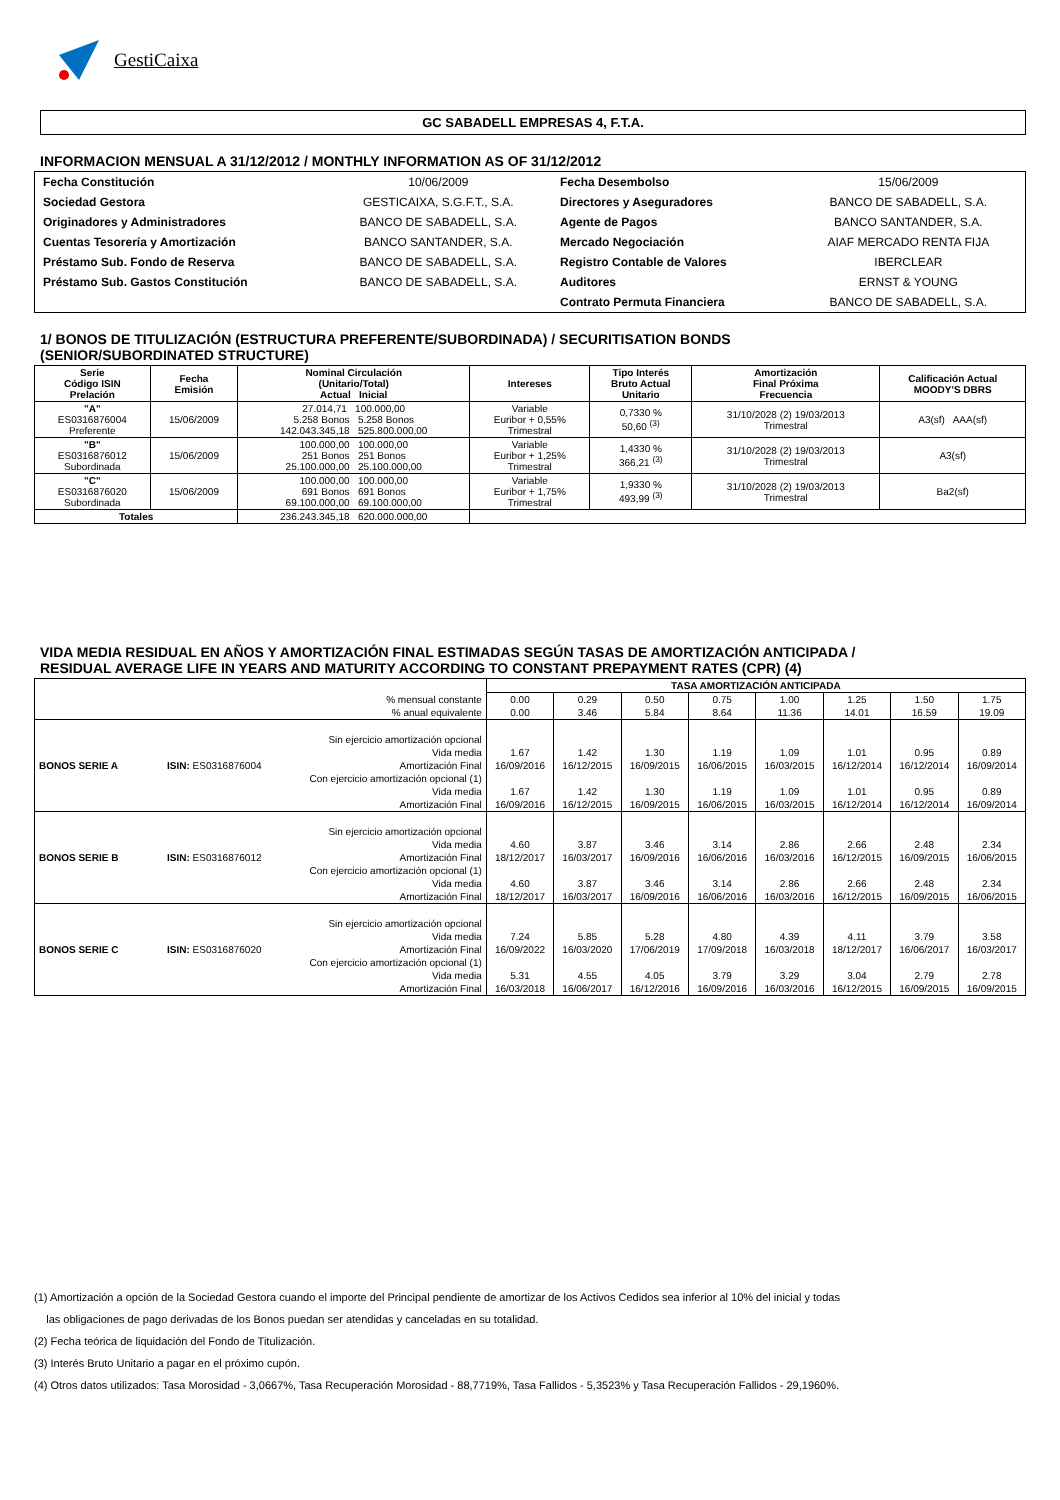GestiCaixa
GC SABADELL EMPRESAS 4, F.T.A.
INFORMACION MENSUAL A 31/12/2012 / MONTHLY INFORMATION AS OF 31/12/2012
| Fecha Constitución | 10/06/2009 | Fecha Desembolso | 15/06/2009 |
| Sociedad Gestora | GESTICAIXA, S.G.F.T., S.A. | Directores y Aseguradores | BANCO DE SABADELL, S.A. |
| Originadores y Administradores | BANCO DE SABADELL, S.A. | Agente de Pagos | BANCO SANTANDER, S.A. |
| Cuentas Tesorería y Amortización | BANCO SANTANDER, S.A. | Mercado Negociación | AIAF MERCADO RENTA FIJA |
| Préstamo Sub. Fondo de Reserva | BANCO DE SABADELL, S.A. | Registro Contable de Valores | IBERCLEAR |
| Préstamo Sub. Gastos Constitución | BANCO DE SABADELL, S.A. | Auditores | ERNST & YOUNG |
| | | Contrato Permuta Financiera | BANCO DE SABADELL, S.A. |
1/ BONOS DE TITULIZACIÓN (ESTRUCTURA PREFERENTE/SUBORDINADA) / SECURITISATION BONDS
(SENIOR/SUBORDINATED STRUCTURE)
| Serie Código ISIN Prelación | Fecha Emisión | Nominal Circulación (Unitario/Total) Actual Inicial | Intereses | Tipo Interés Bruto Actual Unitario | Amortización Final Próxima Frecuencia | Calificación Actual MOODY'S DBRS |
| --- | --- | --- | --- | --- | --- | --- |
| "A" ES0316876004 Preferente | 15/06/2009 | 27.014,71 100.000,00 5.258 Bonos 5.258 Bonos 142.043.345,18 525.800.000,00 | Variable Euribor + 0,55% Trimestral | 0,7330 % 50,60 <sup>(3)</sup> | 31/10/2028 (2) 19/03/2013 Trimestral | A3(sf) AAA(sf) |
| "B" ES0316876012 Subordinada | 15/06/2009 | 100.000,00 100.000,00 251 Bonos 251 Bonos 25.100.000,00 25.100.000,00 | Variable Euribor + 1,25% Trimestral | 1,4330 % 366,21 <sup>(3)</sup> | 31/10/2028 (2) 19/03/2013 Trimestral | A3(sf) |
| "C" ES0316876020 Subordinada | 15/06/2009 | 100.000,00 100.000,00 691 Bonos 691 Bonos 69.100.000,00 69.100.000,00 | Variable Euribor + 1,75% Trimestral | 1,9330 % 493,99 <sup>(3)</sup> | 31/10/2028 (2) 19/03/2013 Trimestral | Ba2(sf) |
| Totales | | 236.243.345,18 620.000.000,00 | | | | |
VIDA MEDIA RESIDUAL EN AÑOS Y AMORTIZACIÓN FINAL ESTIMADAS SEGÚN TASAS DE AMORTIZACIÓN ANTICIPADA /
RESIDUAL AVERAGE LIFE IN YEARS AND MATURITY ACCORDING TO CONSTANT PREPAYMENT RATES (CPR) (4)
| | | | TASA AMORTIZACIÓN ANTICIPADA | | | | | | | |
| % mensual constante % anual equivalente | | | 0.00 0.00 | 0.29 3.46 | 0.50 5.84 | 0.75 8.64 | 1.00 11.36 | 1.25 14.01 | 1.50 16.59 | 1.75 19.09 |
| BONOS SERIE A | ISIN: ES0316876004 | Sin ejercicio amortización opcional Vida media Amortización Final Con ejercicio amortización opcional (1) Vida media Amortización Final | 1.67 16/09/2016 1.67 16/09/2016 | 1.42 16/12/2015 1.42 16/12/2015 | 1.30 16/09/2015 1.30 16/09/2015 | 1.19 16/06/2015 1.19 16/06/2015 | 1.09 16/03/2015 1.09 16/03/2015 | 1.01 16/12/2014 1.01 16/12/2014 | 0.95 16/12/2014 0.95 16/12/2014 | 0.89 16/09/2014 0.89 16/09/2014 |
| BONOS SERIE B | ISIN: ES0316876012 | Sin ejercicio amortización opcional Vida media Amortización Final Con ejercicio amortización opcional (1) Vida media Amortización Final | 4.60 18/12/2017 4.60 18/12/2017 | 3.87 16/03/2017 3.87 16/03/2017 | 3.46 16/09/2016 3.46 16/09/2016 | 3.14 16/06/2016 3.14 16/06/2016 | 2.86 16/03/2016 2.86 16/03/2016 | 2.66 16/12/2015 2.66 16/12/2015 | 2.48 16/09/2015 2.48 16/09/2015 | 2.34 16/06/2015 2.34 16/06/2015 |
| BONOS SERIE C | ISIN: ES0316876020 | Sin ejercicio amortización opcional Vida media Amortización Final Con ejercicio amortización opcional (1) Vida media Amortización Final | 7.24 16/09/2022 5.31 16/03/2018 | 5.85 16/03/2020 4.55 16/06/2017 | 5.28 17/06/2019 4.05 16/12/2016 | 4.80 17/09/2018 3.79 16/09/2016 | 4.39 16/03/2018 3.29 16/03/2016 | 4.11 18/12/2017 3.04 16/12/2015 | 3.79 16/06/2017 2.79 16/09/2015 | 3.58 16/03/2017 2.78 16/09/2015 |
(1) Amortización a opción de la Sociedad Gestora cuando el importe del Principal pendiente de amortizar de los Activos Cedidos sea inferior al 10% del inicial y todas
las obligaciones de pago derivadas de los Bonos puedan ser atendidas y canceladas en su totalidad.
(2) Fecha teórica de liquidación del Fondo de Titulización.
(3) Interés Bruto Unitario a pagar en el próximo cupón.
(4) Otros datos utilizados: Tasa Morosidad - 3,0667%, Tasa Recuperación Morosidad - 88,7719%, Tasa Fallidos - 5,3523% y Tasa Recuperación Fallidos - 29,1960%.